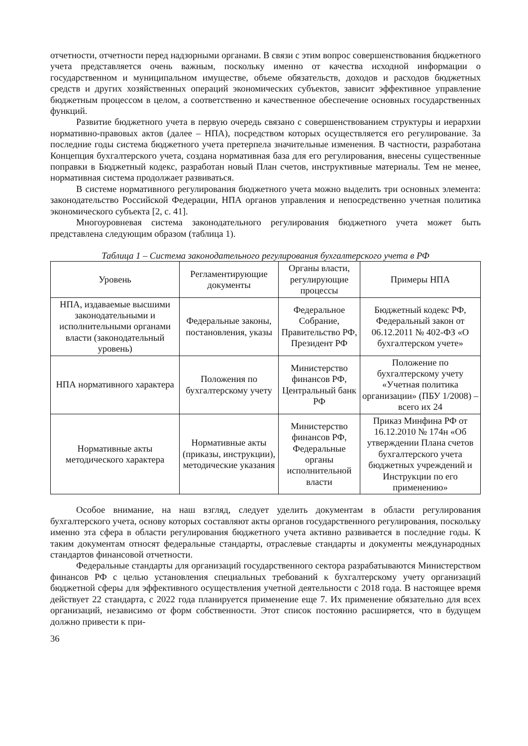отчетности, отчетности перед надзорными органами. В связи с этим вопрос совершенствования бюджетного учета представляется очень важным, поскольку именно от качества исходной информации о государственном и муниципальном имуществе, объеме обязательств, доходов и расходов бюджетных средств и других хозяйственных операций экономических субъектов, зависит эффективное управление бюджетным процессом в целом, а соответственно и качественное обеспечение основных государственных функций.
Развитие бюджетного учета в первую очередь связано с совершенствованием структуры и иерархии нормативно-правовых актов (далее – НПА), посредством которых осуществляется его регулирование. За последние годы система бюджетного учета претерпела значительные изменения. В частности, разработана Концепция бухгалтерского учета, создана нормативная база для его регулирования, внесены существенные поправки в Бюджетный кодекс, разработан новый План счетов, инструктивные материалы. Тем не менее, нормативная система продолжает развиваться.
В системе нормативного регулирования бюджетного учета можно выделить три основных элемента: законодательство Российской Федерации, НПА органов управления и непосредственно учетная политика экономического субъекта [2, с. 41].
Многоуровневая система законодательного регулирования бюджетного учета может быть представлена следующим образом (таблица 1).
Таблица 1 – Система законодательного регулирования бухгалтерского учета в РФ
| Уровень | Регламентирующие документы | Органы власти, регулирующие процессы | Примеры НПА |
| --- | --- | --- | --- |
| НПА, издаваемые высшими законодательными и исполнительными органами власти (законодательный уровень) | Федеральные законы, постановления, указы | Федеральное Собрание, Правительство РФ, Президент РФ | Бюджетный кодекс РФ, Федеральный закон от 06.12.2011 № 402-ФЗ «О бухгалтерском учете» |
| НПА нормативного характера | Положения по бухгалтерскому учету | Министерство финансов РФ, Центральный банк РФ | Положение по бухгалтерскому учету «Учетная политика организации» (ПБУ 1/2008) – всего их 24 |
| Нормативные акты методического характера | Нормативные акты (приказы, инструкции), методические указания | Министерство финансов РФ, Федеральные органы исполнительной власти | Приказ Минфина РФ от 16.12.2010 № 174н «Об утверждении Плана счетов бухгалтерского учета бюджетных учреждений и Инструкции по его применению» |
Особое внимание, на наш взгляд, следует уделить документам в области регулирования бухгалтерского учета, основу которых составляют акты органов государственного регулирования, поскольку именно эта сфера в области регулирования бюджетного учета активно развивается в последние годы. К таким документам относят федеральные стандарты, отраслевые стандарты и документы международных стандартов финансовой отчетности.
Федеральные стандарты для организаций государственного сектора разрабатываются Министерством финансов РФ с целью установления специальных требований к бухгалтерскому учету организаций бюджетной сферы для эффективного осуществления учетной деятельности с 2018 года. В настоящее время действует 22 стандарта, с 2022 года планируется применение еще 7. Их применение обязательно для всех организаций, независимо от форм собственности. Этот список постоянно расширяется, что в будущем должно привести к при-
36